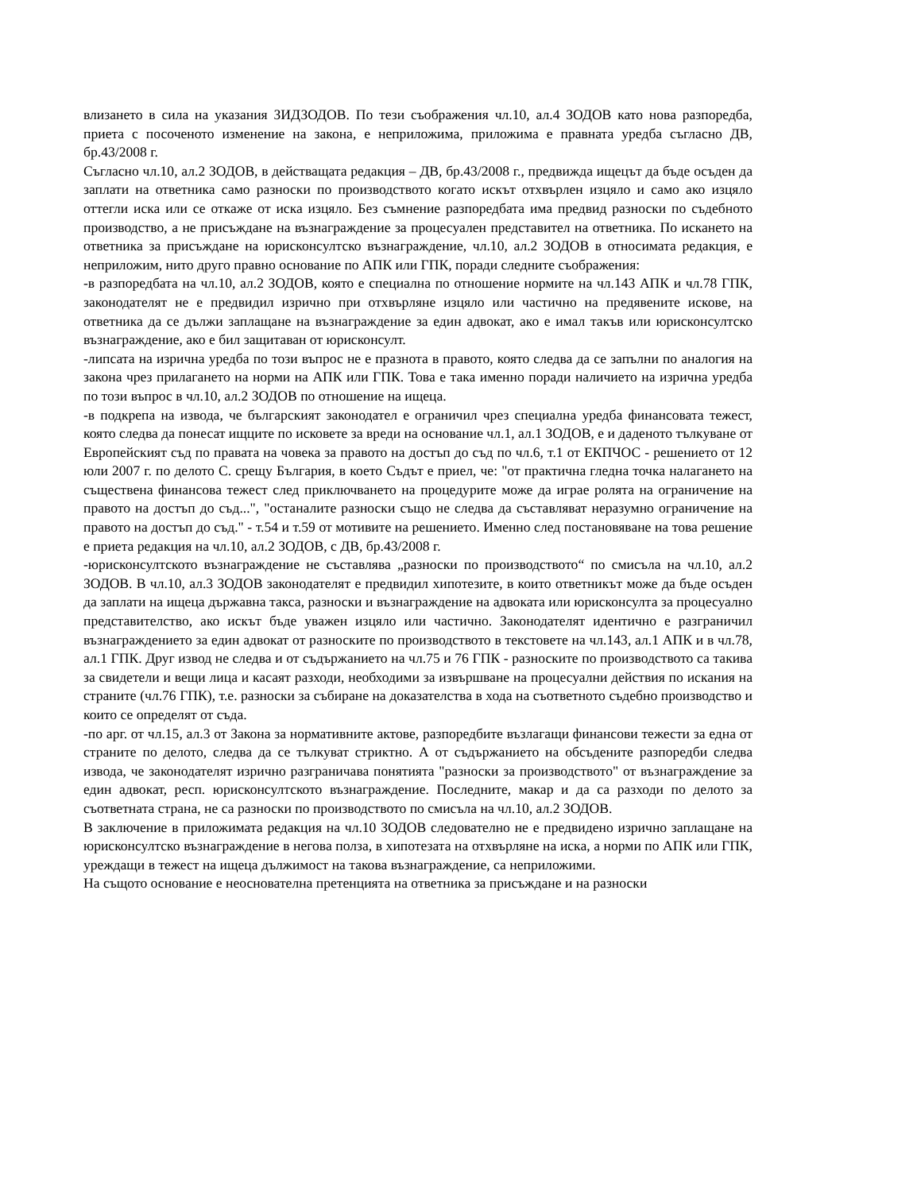влизането в сила на указания ЗИДЗОДОВ. По тези съображения чл.10, ал.4 ЗОДОВ като нова разпоредба, приета с посоченото изменение на закона, е неприложима, приложима е правната уредба съгласно ДВ, бр.43/2008 г.
Съгласно чл.10, ал.2 ЗОДОВ, в действащата редакция – ДВ, бр.43/2008 г., предвижда ищецът да бъде осъден да заплати на ответника само разноски по производството когато искът отхвърлен изцяло и само ако изцяло оттегли иска или се откаже от иска изцяло. Без съмнение разпоредбата има предвид разноски по съдебното производство, а не присъждане на възнаграждение за процесуален представител на ответника. По искането на ответника за присъждане на юрисконсултско възнаграждение, чл.10, ал.2 ЗОДОВ в относимата редакция, е неприложим, нито друго правно основание по АПК или ГПК, поради следните съображения:
-в разпоредбата на чл.10, ал.2 ЗОДОВ, която е специална по отношение нормите на чл.143 АПК и чл.78 ГПК, законодателят не е предвидил изрично при отхвърляне изцяло или частично на предявените искове, на ответника да се дължи заплащане на възнаграждение за един адвокат, ако е имал такъв или юрисконсултско възнаграждение, ако е бил защитаван от юрисконсулт.
-липсата на изрична уредба по този въпрос не е празнота в правото, която следва да се запълни по аналогия на закона чрез прилагането на норми на АПК или ГПК. Това е така именно поради наличието на изрична уредба по този въпрос в чл.10, ал.2 ЗОДОВ по отношение на ищеца.
-в подкрепа на извода, че българският законодател е ограничил чрез специална уредба финансовата тежест, която следва да понесат ищците по исковете за вреди на основание чл.1, ал.1 ЗОДОВ, е и даденото тълкуване от Европейският съд по правата на човека за правото на достъп до съд по чл.6, т.1 от ЕКПЧОС - решението от 12 юли 2007 г. по делото С. срещу България, в което Съдът е приел, че: "от практична гледна точка налагането на съществена финансова тежест след приключването на процедурите може да играе ролята на ограничение на правото на достъп до съд...", "останалите разноски също не следва да съставляват неразумно ограничение на правото на достъп до съд." - т.54 и т.59 от мотивите на решението. Именно след постановяване на това решение е приета редакция на чл.10, ал.2 ЗОДОВ, с ДВ, бр.43/2008 г.
-юрисконсултското възнаграждение не съставлява „разноски по производството“ по смисъла на чл.10, ал.2 ЗОДОВ. В чл.10, ал.3 ЗОДОВ законодателят е предвидил хипотезите, в които ответникът може да бъде осъден да заплати на ищеца държавна такса, разноски и възнаграждение на адвоката или юрисконсулта за процесуално представителство, ако искът бъде уважен изцяло или частично. Законодателят идентично е разграничил възнаграждението за един адвокат от разноските по производството в текстовете на чл.143, ал.1 АПК и в чл.78, ал.1 ГПК. Друг извод не следва и от съдържанието на чл.75 и 76 ГПК - разноските по производството са такива за свидетели и вещи лица и касаят разходи, необходими за извършване на процесуални действия по искания на страните (чл.76 ГПК), т.е. разноски за събиране на доказателства в хода на съответното съдебно производство и които се определят от съда.
-по арг. от чл.15, ал.3 от Закона за нормативните актове, разпоредбите възлагащи финансови тежести за една от страните по делото, следва да се тълкуват стриктно. А от съдържанието на обсъдените разпоредби следва извода, че законодателят изрично разграничава понятията "разноски за производството" от възнаграждение за един адвокат, респ. юрисконсултското възнаграждение. Последните, макар и да са разходи по делото за съответната страна, не са разноски по производството по смисъла на чл.10, ал.2 ЗОДОВ.
В заключение в приложимата редакция на чл.10 ЗОДОВ следователно не е предвидено изрично заплащане на юрисконсултско възнаграждение в негова полза, в хипотезата на отхвърляне на иска, а норми по АПК или ГПК, уреждащи в тежест на ищеца дължимост на такова възнаграждение, са неприложими.
На същото основание е неоснователна претенцията на ответника за присъждане и на разноски